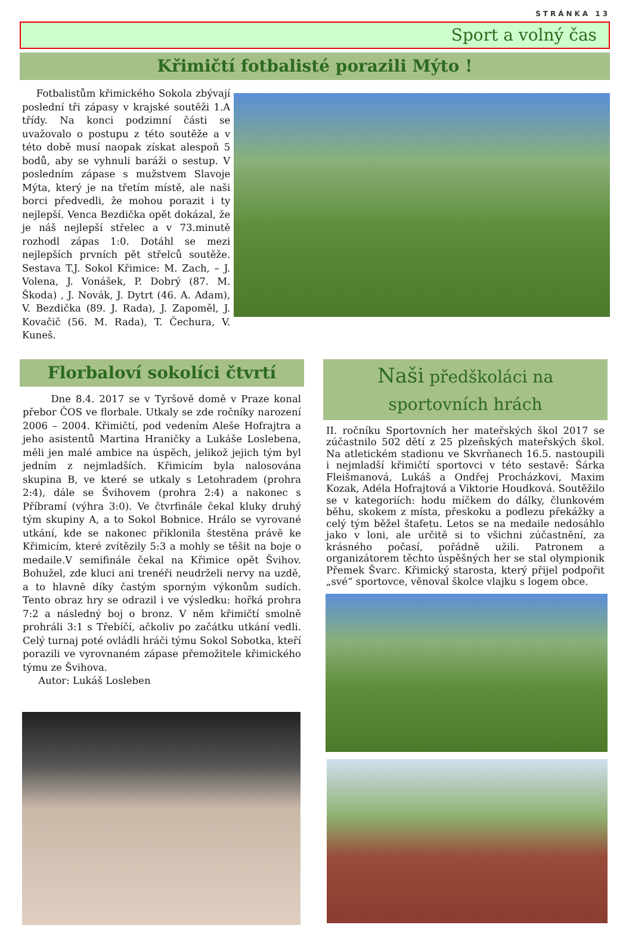STRÁNKA 13
Sport a volný čas
Křimičtí fotbalisté porazili Mýto !
Fotbalistům křimického Sokola zbývají poslední tři zápasy v krajské soutěži 1.A třídy. Na konci podzimní části se uvažovalo o postupu z této soutěže a v této době musí naopak získat alespoň 5 bodů, aby se vyhnuli baráži o sestup. V posledním zápase s mužstvem Slavoje Mýta, který je na třetím místě, ale naši borci předvedli, že mohou porazit i ty nejlepší. Venca Bezdička opět dokázal, že je náš nejlepší střelec a v 73.minutě rozhodl zápas 1:0. Dotáhl se mezi nejlepších prvních pět střelců soutěže. Sestava T.J. Sokol Křimice: M. Zach, – J. Volena, J. Vonášek, P. Dobrý (87. M. Škoda) , J. Novák, J. Dytrt (46. A. Adam), V. Bezdička (89. J. Rada), J. Zapoměl, J. Kovačič (56. M. Rada), T. Čechura, V. Kuneš.
Florbaloví sokolíci čtvrtí
Dne 8.4. 2017 se v Tyršově domě v Praze konal přebor ČOS ve florbale. Utkaly se zde ročníky narození 2006 – 2004. Křimičtí, pod vedením Aleše Hofrajtra a jeho asistentů Martina Hraničky a Lukáše Loslebena, měli jen malé ambice na úspěch, jelikož jejich tým byl jedním z nejmladších. Křimicím byla nalosována skupina B, ve které se utkaly s Letohradem (prohra 2:4), dále se Švihovem (prohra 2:4) a nakonec s Příbramí (výhra 3:0). Ve čtvrfinále čekal kluky druhý tým skupiny A, a to Sokol Bobnice. Hrálo se vyrované utkání, kde se nakonec přiklonila štestěna právě ke Křimicím, které zvítězily 5:3 a mohly se těšit na boje o medaile.V semifinále čekal na Křimice opět Švihov. Bohužel, zde kluci ani trenéři neudrželi nervy na uzdě, a to hlavně díky častým sporným výkonům sudích. Tento obraz hry se odrazil i ve výsledku: hořká prohra 7:2 a následný boj o bronz. V něm křimičtí smolně prohráli 3:1 s Třebíčí, ačkoliv po začátku utkání vedli. Celý turnaj poté ovládli hráči týmu Sokol Sobotka, kteří porazili ve vyrovnaném zápase přemožitele křimického týmu ze Švihova.
Autor: Lukáš Losleben
Naši předškoláci na
sportovních hrách
II. ročníku Sportovních her mateřských škol 2017 se zúčastnilo 502 dětí z 25 plzeňských mateřských škol. Na atletickém stadionu ve Skvrňanech 16.5. nastoupili i nejmladší křimičtí sportovci v této sestavě: Šárka Fleišmanová, Lukáš a Ondřej Procházkovi, Maxim Kozak, Adéla Hofrajtová a Viktorie Houdková. Soutěžilo se v kategoriích: hodu míčkem do dálky, člunkovém běhu, skokem z místa, přeskoku a podlezu překážky a celý tým běžel štafetu. Letos se na medaile nedosáhlo jako v loni, ale určitě si to všichni zúčastnění, za krásného počasí, pořádně užili. Patronem a organizátorem těchto úspěšných her se stal olympionik Přemek Švarc. Křimický starosta, který přijel podpořit „své“ sportovce, věnoval školce vlajku s logem obce.